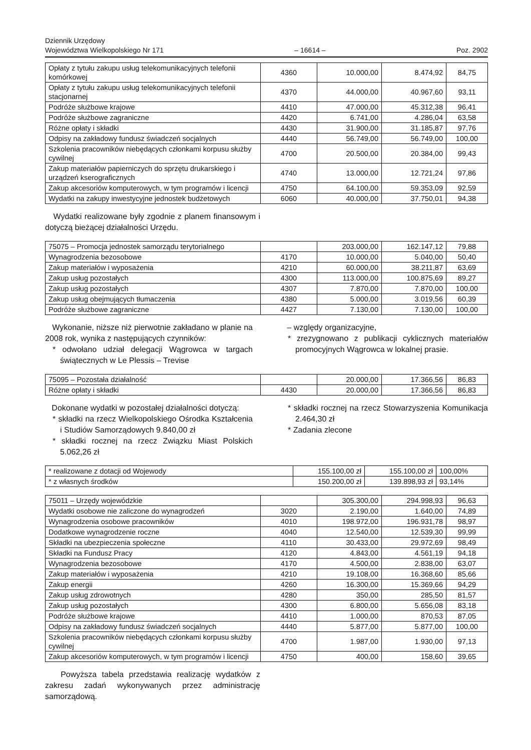Dziennik Urzędowy
Województwa Wielkopolskiego Nr 171
– 16614 –
Poz. 2902
| Opłaty z tytułu zakupu usług telekomunikacyjnych telefonii komórkowej | 4360 | 10.000,00 | 8.474,92 | 84,75 |
| Opłaty z tytułu zakupu usług telekomunikacyjnych telefonii stacjonarnej | 4370 | 44.000,00 | 40.967,60 | 93,11 |
| Podróże służbowe krajowe | 4410 | 47.000,00 | 45.312,38 | 96,41 |
| Podróże służbowe zagraniczne | 4420 | 6.741,00 | 4.286,04 | 63,58 |
| Różne opłaty i składki | 4430 | 31.900,00 | 31.185,87 | 97,76 |
| Odpisy na zakładowy fundusz świadczeń socjalnych | 4440 | 56.749,00 | 56.749,00 | 100,00 |
| Szkolenia pracowników niebędących członkami korpusu służby cywilnej | 4700 | 20.500,00 | 20.384,00 | 99,43 |
| Zakup materiałów papierniczych do sprzętu drukarskiego i urządzeń kserograficznych | 4740 | 13.000,00 | 12.721,24 | 97,86 |
| Zakup akcesoriów komputerowych, w tym programów i licencji | 4750 | 64.100,00 | 59.353,09 | 92,59 |
| Wydatki na zakupy inwestycyjne jednostek budżetowych | 6060 | 40.000,00 | 37.750,01 | 94,38 |
Wydatki realizowane były zgodnie z planem finansowym i dotyczą bieżącej działalności Urzędu.
| 75075 – Promocja jednostek samorządu terytorialnego | | 203.000,00 | 162.147,12 | 79,88 |
| Wynagrodzenia bezosobowe | 4170 | 10.000,00 | 5.040,00 | 50,40 |
| Zakup materiałów i wyposażenia | 4210 | 60.000,00 | 38.211,87 | 63,69 |
| Zakup usług pozostałych | 4300 | 113.000,00 | 100.875,69 | 89,27 |
| Zakup usług pozostałych | 4307 | 7.870,00 | 7.870,00 | 100,00 |
| Zakup usług obejmujących tłumaczenia | 4380 | 5.000,00 | 3.019,56 | 60,39 |
| Podróże służbowe zagraniczne | 4427 | 7.130,00 | 7.130,00 | 100,00 |
Wykonanie, niższe niż pierwotnie zakładano w planie na 2008 rok, wynika z następujących czynników:
* odwołano udział delegacji Wągrowca w targach świątecznych w Le Plessis – Trevise
– względy organizacyjne,
* zrezygnowano z publikacji cyklicznych materiałów promocyjnych Wągrowca w lokalnej prasie.
| 75095 – Pozostała działalność | | 20.000,00 | 17.366,56 | 86,83 |
| Różne opłaty i składki | 4430 | 20.000,00 | 17.366,56 | 86,83 |
Dokonane wydatki w pozostałej działalności dotyczą:
* składki na rzecz Wielkopolskiego Ośrodka Kształcenia i Studiów Samorządowych 9.840,00 zł
* składki rocznej na rzecz Związku Miast Polskich 5.062,26 zł
* składki rocznej na rzecz Stowarzyszenia Komunikacja 2.464,30 zł
* Zadania zlecone
| * realizowane z dotacji od Wojewody | 155.100,00 zł | 155.100,00 zł | 100,00% |
| * z własnych środków | 150.200,00 zł | 139.898,93 zł | 93,14% |
| 75011 – Urzędy wojewódzkie | | 305.300,00 | 294.998,93 | 96,63 |
| Wydatki osobowe nie zaliczone do wynagrodzeń | 3020 | 2.190,00 | 1.640,00 | 74,89 |
| Wynagrodzenia osobowe pracowników | 4010 | 198.972,00 | 196.931,78 | 98,97 |
| Dodatkowe wynagrodzenie roczne | 4040 | 12.540,00 | 12.539,30 | 99,99 |
| Składki na ubezpieczenia społeczne | 4110 | 30.433,00 | 29.972,69 | 98,49 |
| Składki na Fundusz Pracy | 4120 | 4.843,00 | 4.561,19 | 94,18 |
| Wynagrodzenia bezosobowe | 4170 | 4.500,00 | 2.838,00 | 63,07 |
| Zakup materiałów i wyposażenia | 4210 | 19.108,00 | 16.368,60 | 85,66 |
| Zakup energii | 4260 | 16.300,00 | 15.369,66 | 94,29 |
| Zakup usług zdrowotnych | 4280 | 350,00 | 285,50 | 81,57 |
| Zakup usług pozostałych | 4300 | 6.800,00 | 5.656,08 | 83,18 |
| Podróże służbowe krajowe | 4410 | 1.000,00 | 870,53 | 87,05 |
| Odpisy na zakładowy fundusz świadczeń socjalnych | 4440 | 5.877,00 | 5.877,00 | 100,00 |
| Szkolenia pracowników niebędących członkami korpusu służby cywilnej | 4700 | 1.987,00 | 1.930,00 | 97,13 |
| Zakup akcesoriów komputerowych, w tym programów i licencji | 4750 | 400,00 | 158,60 | 39,65 |
Powyższa tabela przedstawia realizację wydatków z zakresu zadań wykonywanych przez administrację samorządową.